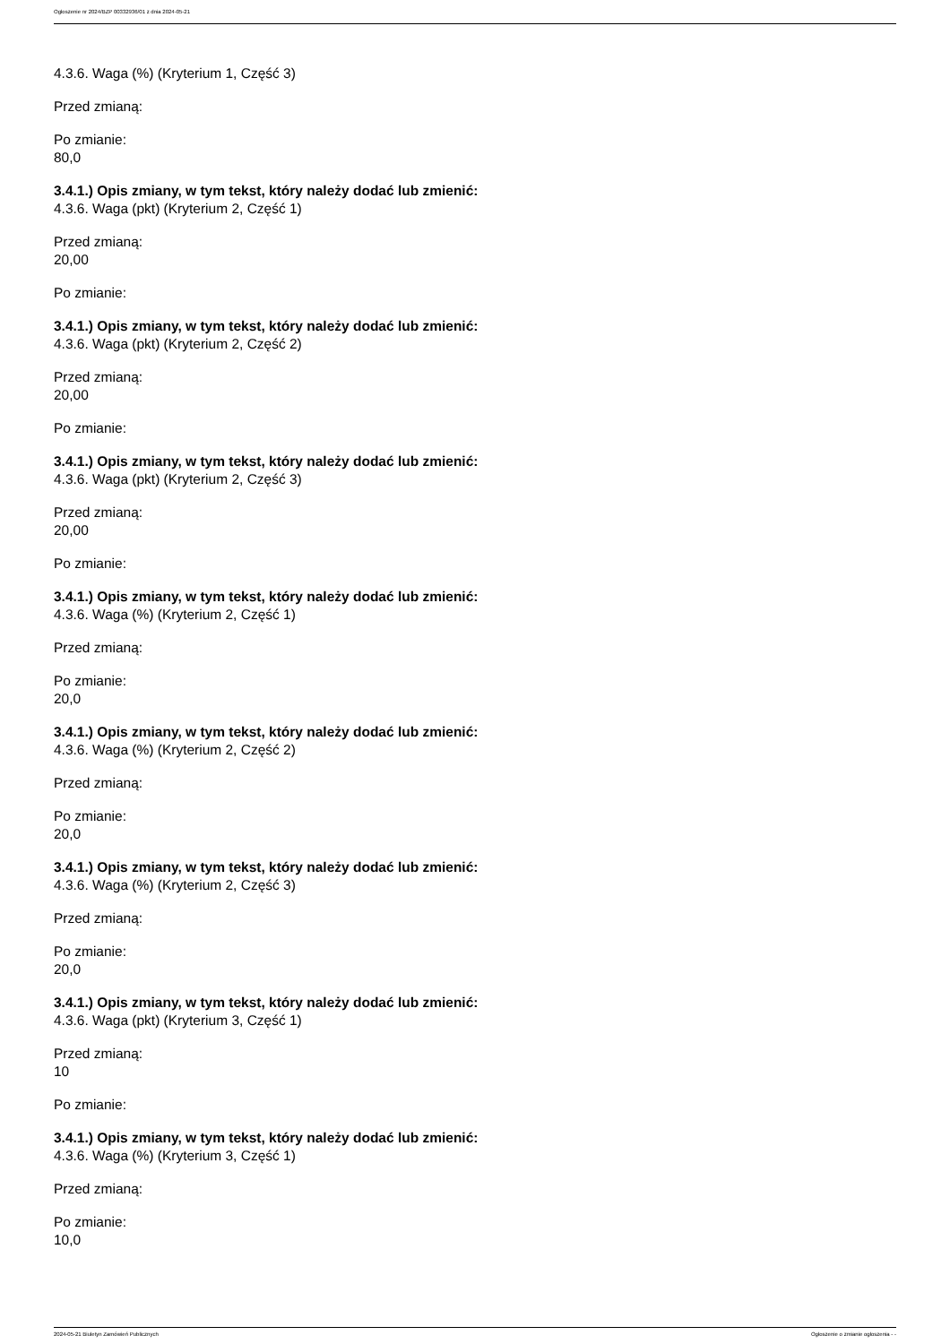Ogłoszenie nr 2024/BZP 00332936/01 z dnia 2024-05-21
4.3.6. Waga (%) (Kryterium 1, Część 3)
Przed zmianą:
Po zmianie:
80,0
3.4.1.) Opis zmiany, w tym tekst, który należy dodać lub zmienić:
4.3.6. Waga (pkt) (Kryterium 2, Część 1)
Przed zmianą:
20,00
Po zmianie:
3.4.1.) Opis zmiany, w tym tekst, który należy dodać lub zmienić:
4.3.6. Waga (pkt) (Kryterium 2, Część 2)
Przed zmianą:
20,00
Po zmianie:
3.4.1.) Opis zmiany, w tym tekst, który należy dodać lub zmienić:
4.3.6. Waga (pkt) (Kryterium 2, Część 3)
Przed zmianą:
20,00
Po zmianie:
3.4.1.) Opis zmiany, w tym tekst, który należy dodać lub zmienić:
4.3.6. Waga (%) (Kryterium 2, Część 1)
Przed zmianą:
Po zmianie:
20,0
3.4.1.) Opis zmiany, w tym tekst, który należy dodać lub zmienić:
4.3.6. Waga (%) (Kryterium 2, Część 2)
Przed zmianą:
Po zmianie:
20,0
3.4.1.) Opis zmiany, w tym tekst, który należy dodać lub zmienić:
4.3.6. Waga (%) (Kryterium 2, Część 3)
Przed zmianą:
Po zmianie:
20,0
3.4.1.) Opis zmiany, w tym tekst, który należy dodać lub zmienić:
4.3.6. Waga (pkt) (Kryterium 3, Część 1)
Przed zmianą:
10
Po zmianie:
3.4.1.) Opis zmiany, w tym tekst, który należy dodać lub zmienić:
4.3.6. Waga (%) (Kryterium 3, Część 1)
Przed zmianą:
Po zmianie:
10,0
2024-05-21 Biuletyn Zamówień Publicznych Ogłoszenie o zmianie ogłoszenia - -